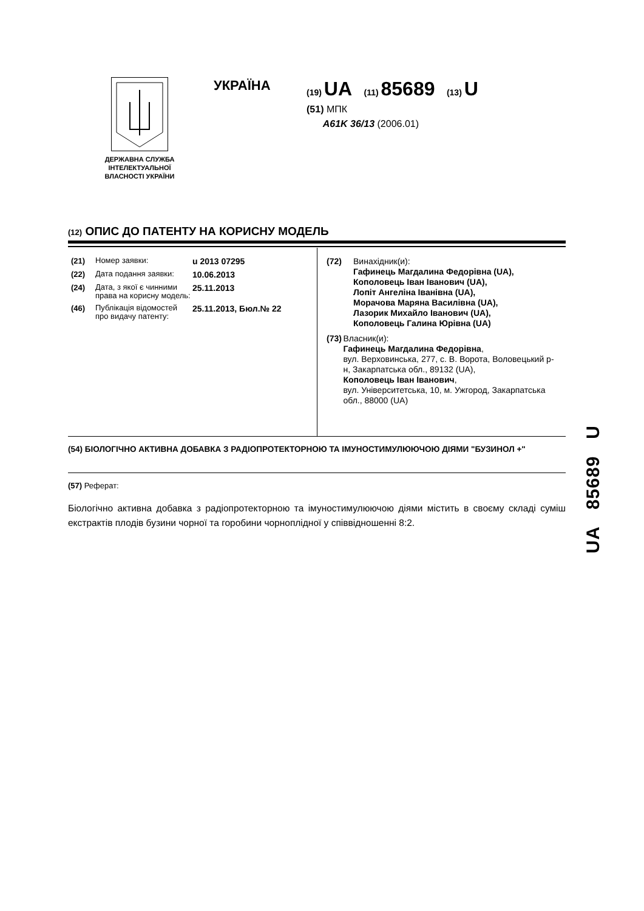ДЕРЖАВНА СЛУЖБА ІНТЕЛЕКТУАЛЬНОЇ ВЛАСНОСТІ УКРАЇНИ
УКРАЇНА
(19) UA (11) 85689 (13) U
(51) МПК
A61K 36/13 (2006.01)
(12) ОПИС ДО ПАТЕНТУ НА КОРИСНУ МОДЕЛЬ
(21) Номер заявки: u 2013 07295
(22) Дата подання заявки: 10.06.2013
(24) Дата, з якої є чинними права на корисну модель: 25.11.2013
(46) Публікація відомостей про видачу патенту: 25.11.2013, Бюл.№ 22
(72) Винахідник(и):
Гафинець Магдалина Федорівна (UA),
Кополовець Іван Іванович (UA),
Лопіт Ангеліна Іванівна (UA),
Морачова Маряна Василівна (UA),
Лазорик Михайло Іванович (UA),
Кополовець Галина Юрівна (UA)
(73) Власник(и):
Гафинець Магдалина Федорівна,
вул. Верховинська, 277, с. В. Ворота, Воловецький р-н, Закарпатська обл., 89132 (UA),
Кополовець Іван Іванович,
вул. Університетська, 10, м. Ужгород, Закарпатська обл., 88000 (UA)
(54) БІОЛОГІЧНО АКТИВНА ДОБАВКА З РАДІОПРОТЕКТОРНОЮ ТА ІМУНОСТИМУЛЮЮЧОЮ ДІЯМИ "БУЗИНОЛ +"
(57) Реферат:
Біологічно активна добавка з радіопротекторною та імуностимулюючою діями містить в своєму складі суміш екстрактів плодів бузини чорної та горобини чорноплідної у співвідношенні 8:2.
UA 85689 U